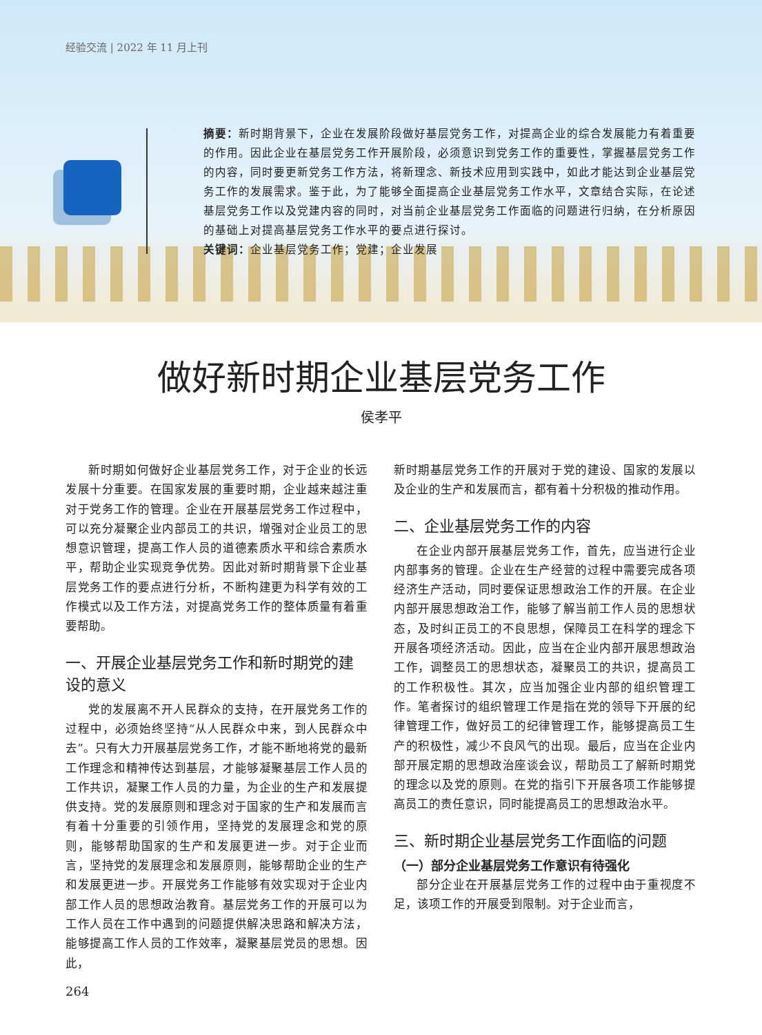经验交流 | 2022 年 11 月上刊
摘要：新时期背景下，企业在发展阶段做好基层党务工作，对提高企业的综合发展能力有着重要的作用。因此企业在基层党务工作开展阶段，必须意识到党务工作的重要性，掌握基层党务工作的内容，同时要更新党务工作方法，将新理念、新技术应用到实践中，如此才能达到企业基层党务工作的发展需求。鉴于此，为了能够全面提高企业基层党务工作水平，文章结合实际，在论述基层党务工作以及党建内容的同时，对当前企业基层党务工作面临的问题进行归纳，在分析原因的基础上对提高基层党务工作水平的要点进行探讨。
关键词：企业基层党务工作；党建；企业发展
做好新时期企业基层党务工作
侯孝平
新时期如何做好企业基层党务工作，对于企业的长远发展十分重要。在国家发展的重要时期，企业越来越注重对于党务工作的管理。企业在开展基层党务工作过程中，可以充分凝聚企业内部员工的共识，增强对企业员工的思想意识管理，提高工作人员的道德素质水平和综合素质水平，帮助企业实现竞争优势。因此对新时期背景下企业基层党务工作的要点进行分析，不断构建更为科学有效的工作模式以及工作方法，对提高党务工作的整体质量有着重要帮助。
一、开展企业基层党务工作和新时期党的建设的意义
党的发展离不开人民群众的支持，在开展党务工作的过程中，必须始终坚持“从人民群众中来，到人民群众中去”。只有大力开展基层党务工作，才能不断地将党的最新工作理念和精神传达到基层，才能够凝聚基层工作人员的工作共识，凝聚工作人员的力量，为企业的生产和发展提供支持。党的发展原则和理念对于国家的生产和发展而言有着十分重要的引领作用，坚持党的发展理念和党的原则，能够帮助国家的生产和发展更进一步。对于企业而言，坚持党的发展理念和发展原则，能够帮助企业的生产和发展更进一步。开展党务工作能够有效实现对于企业内部工作人员的思想政治教育。基层党务工作的开展可以为工作人员在工作中遇到的问题提供解决思路和解决方法，能够提高工作人员的工作效率，凝聚基层党员的思想。因此，
新时期基层党务工作的开展对于党的建设、国家的发展以及企业的生产和发展而言，都有着十分积极的推动作用。
二、企业基层党务工作的内容
在企业内部开展基层党务工作，首先，应当进行企业内部事务的管理。企业在生产经营的过程中需要完成各项经济生产活动，同时要保证思想政治工作的开展。在企业内部开展思想政治工作，能够了解当前工作人员的思想状态，及时纠正员工的不良思想，保障员工在科学的理念下开展各项经济活动。因此，应当在企业内部开展思想政治工作，调整员工的思想状态，凝聚员工的共识，提高员工的工作积极性。其次，应当加强企业内部的组织管理工作。笔者探讨的组织管理工作是指在党的领导下开展的纪律管理工作，做好员工的纪律管理工作，能够提高员工生产的积极性，减少不良风气的出现。最后，应当在企业内部开展定期的思想政治座谈会议，帮助员工了解新时期党的理念以及党的原则。在党的指引下开展各项工作能够提高员工的责任意识，同时能提高员工的思想政治水平。
三、新时期企业基层党务工作面临的问题
（一）部分企业基层党务工作意识有待强化
部分企业在开展基层党务工作的过程中由于重视度不足，该项工作的开展受到限制。对于企业而言，
264